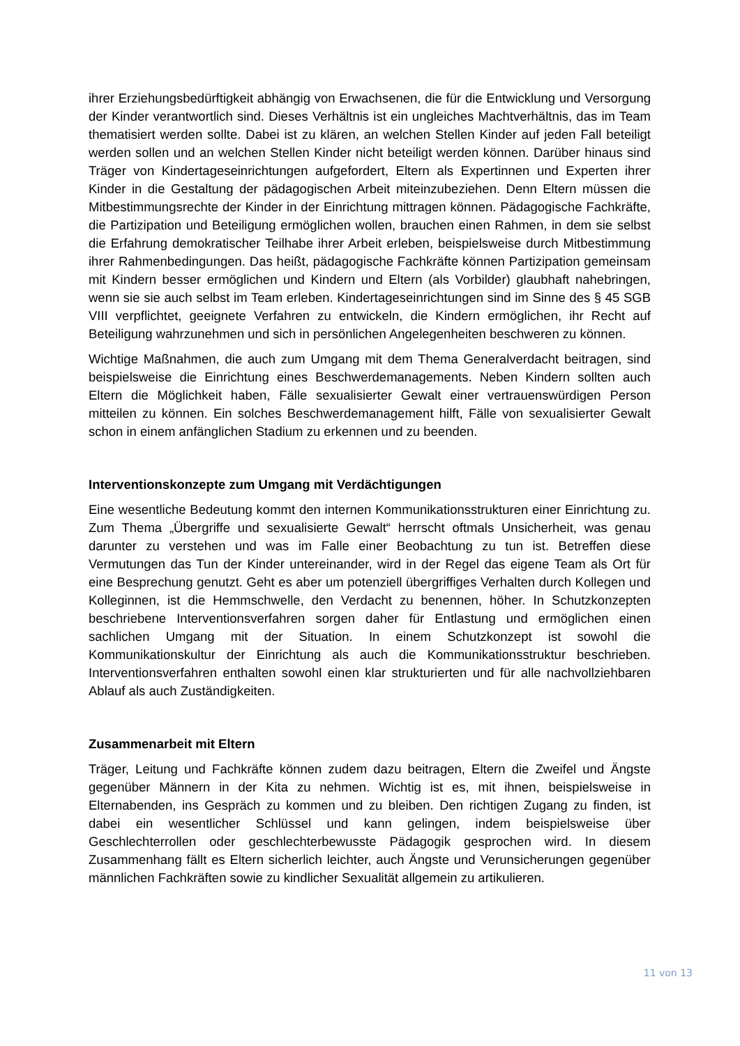ihrer Erziehungsbedürftigkeit abhängig von Erwachsenen, die für die Entwicklung und Versorgung der Kinder verantwortlich sind. Dieses Verhältnis ist ein ungleiches Machtverhältnis, das im Team thematisiert werden sollte. Dabei ist zu klären, an welchen Stellen Kinder auf jeden Fall beteiligt werden sollen und an welchen Stellen Kinder nicht beteiligt werden können. Darüber hinaus sind Träger von Kindertageseinrichtungen aufgefordert, Eltern als Expertinnen und Experten ihrer Kinder in die Gestaltung der pädagogischen Arbeit miteinzubeziehen. Denn Eltern müssen die Mitbestimmungsrechte der Kinder in der Einrichtung mittragen können. Pädagogische Fachkräfte, die Partizipation und Beteiligung ermöglichen wollen, brauchen einen Rahmen, in dem sie selbst die Erfahrung demokratischer Teilhabe ihrer Arbeit erleben, beispielsweise durch Mitbestimmung ihrer Rahmenbedingungen. Das heißt, pädagogische Fachkräfte können Partizipation gemeinsam mit Kindern besser ermöglichen und Kindern und Eltern (als Vorbilder) glaubhaft nahebringen, wenn sie sie auch selbst im Team erleben. Kindertageseinrichtungen sind im Sinne des § 45 SGB VIII verpflichtet, geeignete Verfahren zu entwickeln, die Kindern ermöglichen, ihr Recht auf Beteiligung wahrzunehmen und sich in persönlichen Angelegenheiten beschweren zu können.
Wichtige Maßnahmen, die auch zum Umgang mit dem Thema Generalverdacht beitragen, sind beispielsweise die Einrichtung eines Beschwerdemanagements. Neben Kindern sollten auch Eltern die Möglichkeit haben, Fälle sexualisierter Gewalt einer vertrauenswürdigen Person mitteilen zu können. Ein solches Beschwerdemanagement hilft, Fälle von sexualisierter Gewalt schon in einem anfänglichen Stadium zu erkennen und zu beenden.
Interventionskonzepte zum Umgang mit Verdächtigungen
Eine wesentliche Bedeutung kommt den internen Kommunikationsstrukturen einer Einrichtung zu. Zum Thema „Übergriffe und sexualisierte Gewalt“ herrscht oftmals Unsicherheit, was genau darunter zu verstehen und was im Falle einer Beobachtung zu tun ist. Betreffen diese Vermutungen das Tun der Kinder untereinander, wird in der Regel das eigene Team als Ort für eine Besprechung genutzt. Geht es aber um potenziell übergriffiges Verhalten durch Kollegen und Kolleginnen, ist die Hemmschwelle, den Verdacht zu benennen, höher. In Schutzkonzepten beschriebene Interventionsverfahren sorgen daher für Entlastung und ermöglichen einen sachlichen Umgang mit der Situation. In einem Schutzkonzept ist sowohl die Kommunikationskultur der Einrichtung als auch die Kommunikationsstruktur beschrieben. Interventionsverfahren enthalten sowohl einen klar strukturierten und für alle nachvollziehbaren Ablauf als auch Zuständigkeiten.
Zusammenarbeit mit Eltern
Träger, Leitung und Fachkräfte können zudem dazu beitragen, Eltern die Zweifel und Ängste gegenüber Männern in der Kita zu nehmen. Wichtig ist es, mit ihnen, beispielsweise in Elternabenden, ins Gespräch zu kommen und zu bleiben. Den richtigen Zugang zu finden, ist dabei ein wesentlicher Schlüssel und kann gelingen, indem beispielsweise über Geschlechterrollen oder geschlechterbewusste Pädagogik gesprochen wird. In diesem Zusammenhang fällt es Eltern sicherlich leichter, auch Ängste und Verunsicherungen gegenüber männlichen Fachkräften sowie zu kindlicher Sexualität allgemein zu artikulieren.
11 von 13